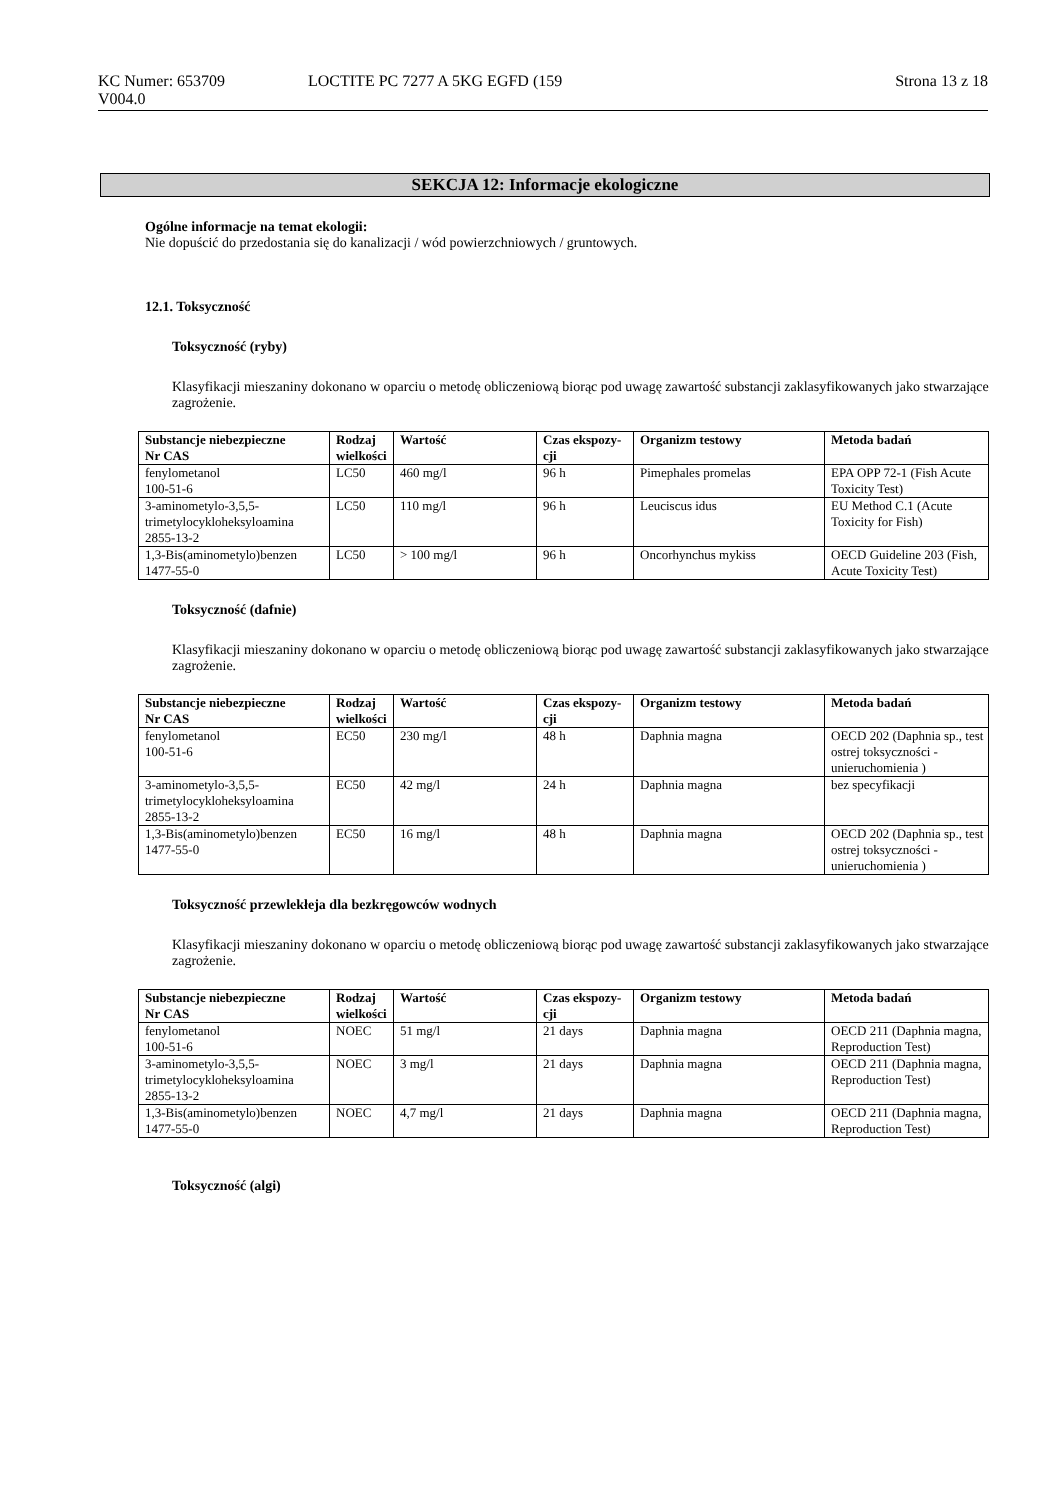KC Numer: 653709
V004.0
LOCTITE PC 7277 A 5KG EGFD (159
Strona 13 z 18
SEKCJA 12: Informacje ekologiczne
Ogólne informacje na temat ekologii:
Nie dopuścić do przedostania się do kanalizacji / wód powierzchniowych / gruntowych.
12.1. Toksyczność
Toksyczność (ryby)
Klasyfikacji mieszaniny dokonano w oparciu o metodę obliczeniową biorąc pod uwagę zawartość substancji zaklasyfikowanych jako stwarzające zagrożenie.
| Substancje niebezpieczne Nr CAS | Rodzaj wielkości | Wartość | Czas ekspozy-cji | Organizm testowy | Metoda badań |
| --- | --- | --- | --- | --- | --- |
| fenylometanol 100-51-6 | LC50 | 460 mg/l | 96 h | Pimephales promelas | EPA OPP 72-1 (Fish Acute Toxicity Test) |
| 3-aminometylo-3,5,5-trimetylocykloheksyloamina 2855-13-2 | LC50 | 110 mg/l | 96 h | Leuciscus idus | EU Method C.1 (Acute Toxicity for Fish) |
| 1,3-Bis(aminometylo)benzen 1477-55-0 | LC50 | > 100 mg/l | 96 h | Oncorhynchus mykiss | OECD Guideline 203 (Fish, Acute Toxicity Test) |
Toksyczność (dafnie)
Klasyfikacji mieszaniny dokonano w oparciu o metodę obliczeniową biorąc pod uwagę zawartość substancji zaklasyfikowanych jako stwarzające zagrożenie.
| Substancje niebezpieczne Nr CAS | Rodzaj wielkości | Wartość | Czas ekspozy-cji | Organizm testowy | Metoda badań |
| --- | --- | --- | --- | --- | --- |
| fenylometanol 100-51-6 | EC50 | 230 mg/l | 48 h | Daphnia magna | OECD 202 (Daphnia sp., test ostrej toksyczności - unieruchomienia ) |
| 3-aminometylo-3,5,5-trimetylocykloheksyloamina 2855-13-2 | EC50 | 42 mg/l | 24 h | Daphnia magna | bez specyfikacji |
| 1,3-Bis(aminometylo)benzen 1477-55-0 | EC50 | 16 mg/l | 48 h | Daphnia magna | OECD 202 (Daphnia sp., test ostrej toksyczności - unieruchomienia ) |
Toksyczność przewlekłeja dla bezkręgowców wodnych
Klasyfikacji mieszaniny dokonano w oparciu o metodę obliczeniową biorąc pod uwagę zawartość substancji zaklasyfikowanych jako stwarzające zagrożenie.
| Substancje niebezpieczne Nr CAS | Rodzaj wielkości | Wartość | Czas ekspozy-cji | Organizm testowy | Metoda badań |
| --- | --- | --- | --- | --- | --- |
| fenylometanol 100-51-6 | NOEC | 51 mg/l | 21 days | Daphnia magna | OECD 211 (Daphnia magna, Reproduction Test) |
| 3-aminometylo-3,5,5-trimetylocykloheksyloamina 2855-13-2 | NOEC | 3 mg/l | 21 days | Daphnia magna | OECD 211 (Daphnia magna, Reproduction Test) |
| 1,3-Bis(aminometylo)benzen 1477-55-0 | NOEC | 4,7 mg/l | 21 days | Daphnia magna | OECD 211 (Daphnia magna, Reproduction Test) |
Toksyczność (algi)